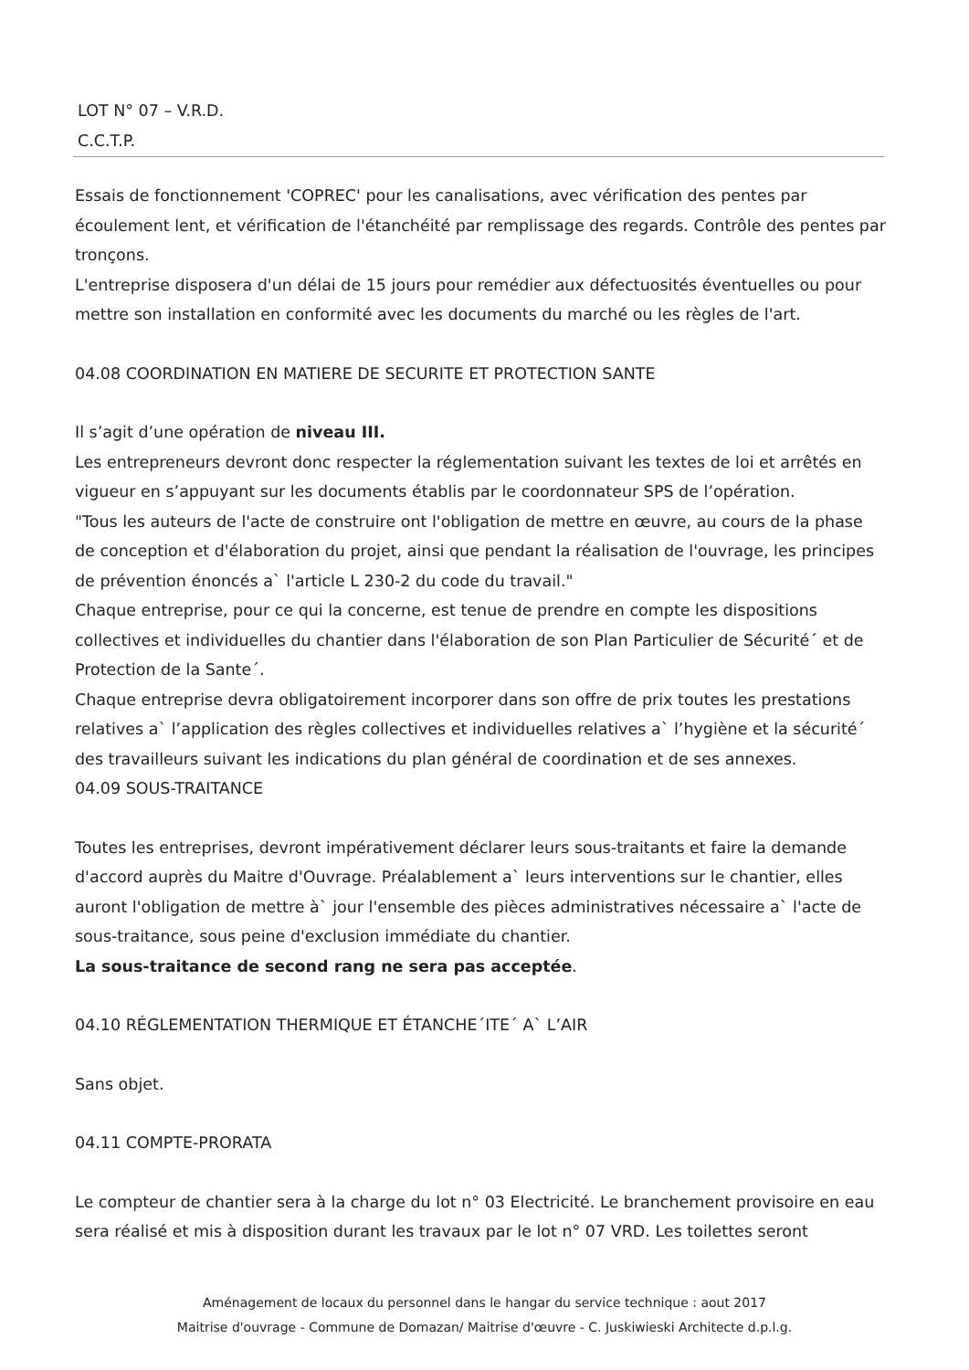LOT N° 07 – V.R.D.
C.C.T.P.
Essais de fonctionnement 'COPREC' pour les canalisations, avec vérification des pentes par écoulement lent, et vérification de l'étanchéité par remplissage des regards. Contrôle des pentes par tronçons.
L'entreprise disposera d'un délai de 15 jours pour remédier aux défectuosités éventuelles ou pour mettre son installation en conformité avec les documents du marché ou les règles de l'art.
04.08 COORDINATION EN MATIERE DE SECURITE ET PROTECTION SANTE
Il s’agit d’une opération de niveau III.
Les entrepreneurs devront donc respecter la réglementation suivant les textes de loi et arrêtés en vigueur en s’appuyant sur les documents établis par le coordonnateur SPS de l’opération.
"Tous les auteurs de l'acte de construire ont l'obligation de mettre en œuvre, au cours de la phase de conception et d'élaboration du projet, ainsi que pendant la réalisation de l'ouvrage, les principes de prévention énoncés a` l'article L 230-2 du code du travail."
Chaque entreprise, pour ce qui la concerne, est tenue de prendre en compte les dispositions collectives et individuelles du chantier dans l'élaboration de son Plan Particulier de Sécurité´ et de Protection de la Sante´.
Chaque entreprise devra obligatoirement incorporer dans son offre de prix toutes les prestations relatives a` l’application des règles collectives et individuelles relatives a` l’hygiène et la sécurité´ des travailleurs suivant les indications du plan général de coordination et de ses annexes.
04.09 SOUS-TRAITANCE
Toutes les entreprises, devront impérativement déclarer leurs sous-traitants et faire la demande d'accord auprès du Maitre d'Ouvrage. Préalablement a` leurs interventions sur le chantier, elles auront l'obligation de mettre à` jour l'ensemble des pièces administratives nécessaire a` l'acte de sous-traitance, sous peine d'exclusion immédiate du chantier.
La sous-traitance de second rang ne sera pas acceptée.
04.10 RÉGLEMENTATION THERMIQUE ET ÉTANCHE´ITE´ A` L’AIR
Sans objet.
04.11 COMPTE-PRORATA
Le compteur de chantier sera à la charge du lot n° 03 Electricité. Le branchement provisoire en eau sera réalisé et mis à disposition durant les travaux par le lot n° 07 VRD. Les toilettes seront
Aménagement de locaux du personnel dans le hangar du service technique : aout 2017
Maitrise d'ouvrage - Commune de Domazan/ Maitrise d'œuvre - C. Juskiwieski Architecte d.p.l.g.